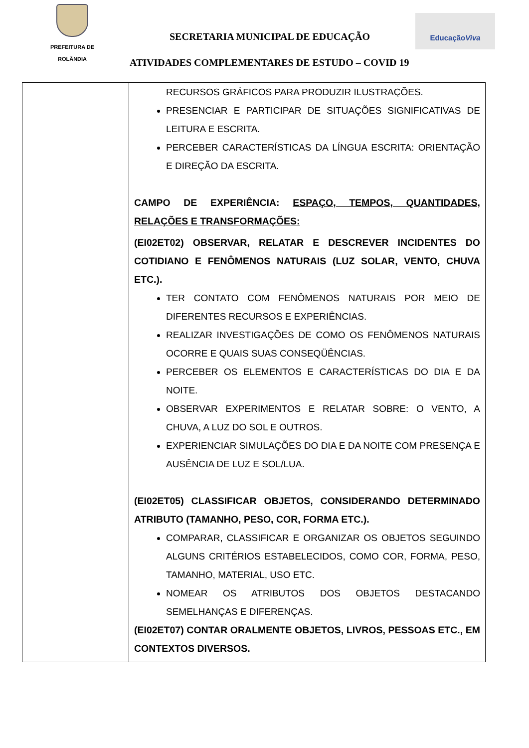PREFEITURA DE
ROLÂNDIA
SECRETARIA MUNICIPAL DE EDUCAÇÃO
EducaçãoViva
ATIVIDADES COMPLEMENTARES DE ESTUDO – COVID 19
| | RECURSOS GRÁFICOS PARA PRODUZIR ILUSTRAÇÕES. PRESENCIAR E PARTICIPAR DE SITUAÇÕES SIGNIFICATIVAS DE LEITURA E ESCRITA. PERCEBER CARACTERÍSTICAS DA LÍNGUA ESCRITA: ORIENTAÇÃO E DIREÇÃO DA ESCRITA. CAMPO DE EXPERIÊNCIA: ESPAÇO, TEMPOS, QUANTIDADES, RELAÇÕES E TRANSFORMAÇÕES: (EI02ET02) OBSERVAR, RELATAR E DESCREVER INCIDENTES DO COTIDIANO E FENÔMENOS NATURAIS (LUZ SOLAR, VENTO, CHUVA ETC.). TER CONTATO COM FENÔMENOS NATURAIS POR MEIO DE DIFERENTES RECURSOS E EXPERIÊNCIAS. REALIZAR INVESTIGAÇÕES DE COMO OS FENÔMENOS NATURAIS OCORRE E QUAIS SUAS CONSEQÜÊNCIAS. PERCEBER OS ELEMENTOS E CARACTERÍSTICAS DO DIA E DA NOITE. OBSERVAR EXPERIMENTOS E RELATAR SOBRE: O VENTO, A CHUVA, A LUZ DO SOL E OUTROS. EXPERIENCIAR SIMULAÇÕES DO DIA E DA NOITE COM PRESENÇA E AUSÊNCIA DE LUZ E SOL/LUA. (EI02ET05) CLASSIFICAR OBJETOS, CONSIDERANDO DETERMINADO ATRIBUTO (TAMANHO, PESO, COR, FORMA ETC.). COMPARAR, CLASSIFICAR E ORGANIZAR OS OBJETOS SEGUINDO ALGUNS CRITÉRIOS ESTABELECIDOS, COMO COR, FORMA, PESO, TAMANHO, MATERIAL, USO ETC. NOMEAR OS ATRIBUTOS DOS OBJETOS DESTACANDO SEMELHANÇAS E DIFERENÇAS. (EI02ET07) CONTAR ORALMENTE OBJETOS, LIVROS, PESSOAS ETC., EM CONTEXTOS DIVERSOS. |